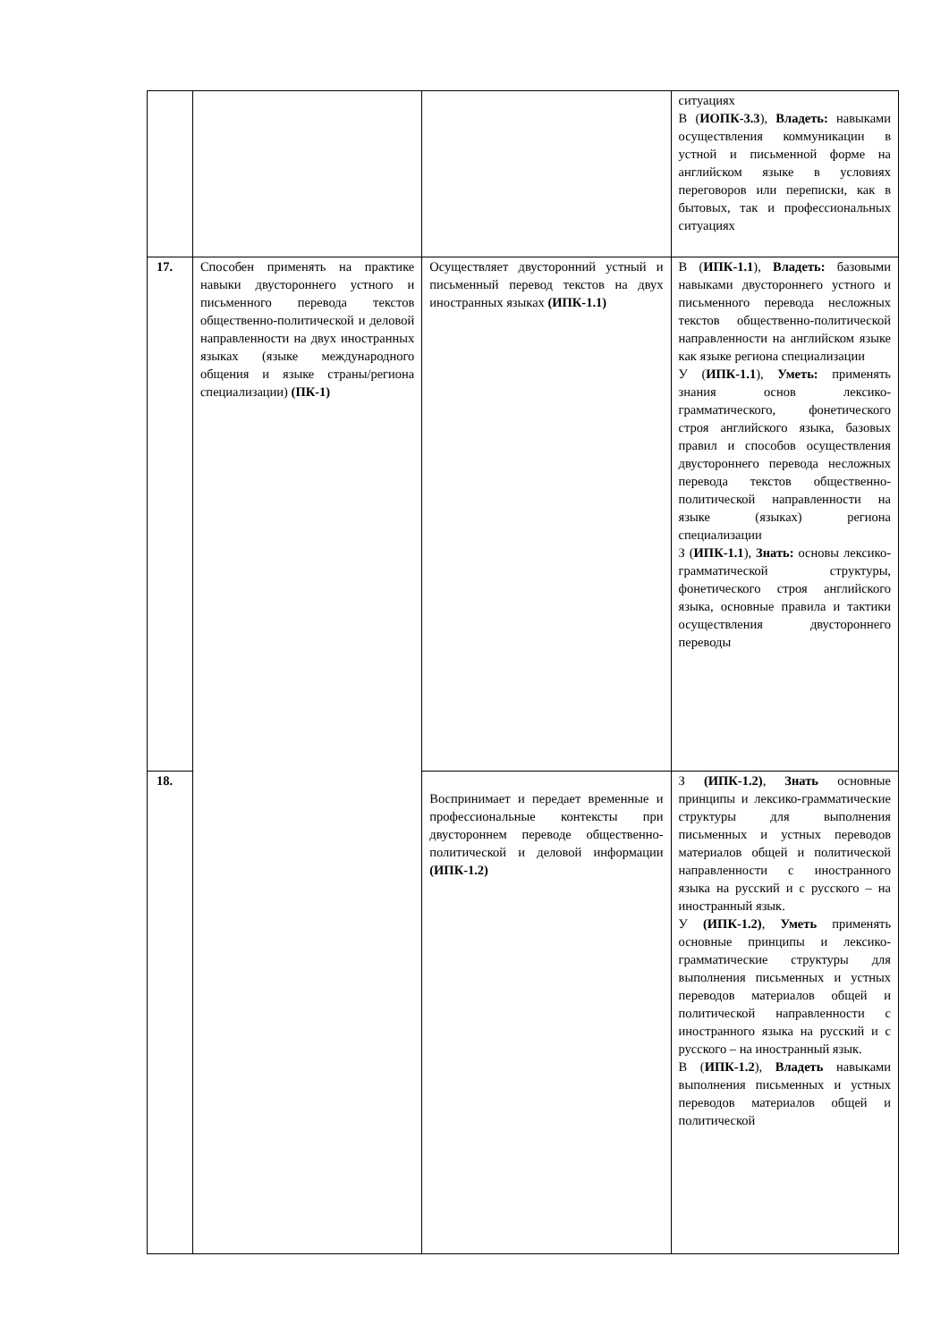| | | | ситуациях В ( ИОПК-3.3 ), Владеть: навыками осуществления коммуникации в устной и письменной форме на английском языке в условиях переговоров или переписки, как в бытовых, так и профессиональных ситуациях |
| 17. | Способен применять на практике навыки двустороннего устного и письменного перевода текстов общественно-политической и деловой направленности на двух иностранных языках (языке международного общения и языке страны/региона специализации) (ПК-1) | Осуществляет двусторонний устный и письменный перевод текстов на двух иностранных языках (ИПК-1.1) | В ( ИПК-1.1 ), Владеть: базовыми навыками двустороннего устного и письменного перевода несложных текстов общественно-политической направленности на английском языке как языке региона специализации У ( ИПК-1.1 ), Уметь: применять знания основ лексико-грамматического, фонетического строя английского языка, базовых правил и способов осуществления двустороннего перевода несложных перевода текстов общественно-политической направленности на языке (языках) региона специализации З ( ИПК-1.1 ), Знать: основы лексико-грамматической структуры, фонетического строя английского языка, основные правила и тактики осуществления двустороннего переводы |
| 18. | | Воспринимает и передает временные и профессиональные контексты при двустороннем переводе общественно-политической и деловой информации (ИПК-1.2) | З (ИПК-1.2) , Знать основные принципы и лексико-грамматические структуры для выполнения письменных и устных переводов материалов общей и политической направленности с иностранного языка на русский и с русского – на иностранный язык. У (ИПК-1.2) , Уметь применять основные принципы и лексико-грамматические структуры для выполнения письменных и устных переводов материалов общей и политической направленности с иностранного языка на русский и с русского – на иностранный язык. В ( ИПК-1.2 ), Владеть навыками выполнения письменных и устных переводов материалов общей и политической |